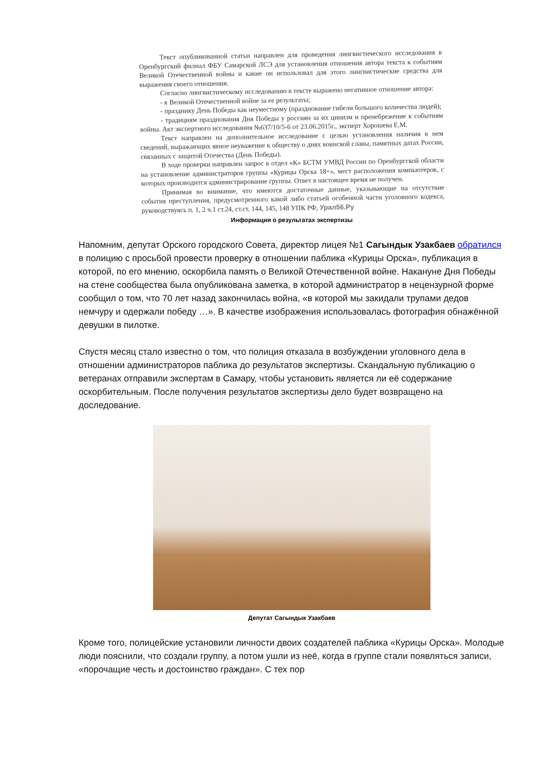Текст опубликованной статьи направлен для проведения лингвистического исследования в Оренбургский филиал ФБУ Самарской ЛСЭ для установления отношения автора текста к событиям Великой Отечественной войны и какие он использовал для этого лингвистические средства для выражения своего отношения.
Согласно лингвистическому исследованию в тексте выражено негативное отношение автора:
- к Великой Отечественной войне за ее результаты;
- празднику День Победы как неуместному (празднование гибели большого количества людей);
- традициям празднования Дня Победы у россиян за их цинизм и пренебрежение к событиям войны. Акт экспертного исследования №637/10/5-6 от 23.06.2015г., эксперт Хорошева Е.М.
Текст направлен на дополнительное исследование с целью установления наличия в нем сведений, выражающих явное неуважение к обществу о днях воинской славы, памятных датах России, связанных с защитой Отечества (День Победы).
В ходе проверки направлен запрос в отдел «К» БСТМ УМВД России по Оренбургской области на установление администраторов группы «Курицы Орска 18+», мест расположения компьютеров, с которых производится администрирование группы. Ответ в настоящее время не получен.
Принимая во внимание, что имеются достаточные данные, указывающие на отсутствие события преступления, предусмотренного какой либо статьей особенной части уголовного кодекса, руководствуясь п. 1, 2 ч.1 ст.24, ст.ст. 144, 145, 148 УПК РФ, Урал56.Ру
Информация о результатах экспертизы
Напомним, депутат Орского городского Совета, директор лицея №1 Сагындык Узакбаев обратился в полицию с просьбой провести проверку в отношении паблика «Курицы Орска», публикация в которой, по его мнению, оскорбила память о Великой Отечественной войне. Накануне Дня Победы на стене сообщества была опубликована заметка, в которой администратор в нецензурной форме сообщил о том, что 70 лет назад закончилась война, «в которой мы закидали трупами дедов немчуру и одержали победу …». В качестве изображения использовалась фотография обнажённой девушки в пилотке.
Спустя месяц стало известно о том, что полиция отказала в возбуждении уголовного дела в отношении администраторов паблика до результатов экспертизы. Скандальную публикацию о ветеранах отправили экспертам в Самару, чтобы установить является ли её содержание оскорбительным. После получения результатов экспертизы дело будет возвращено на доследование.
Депутат Сагындык Узакбаев
Кроме того, полицейские установили личности двоих создателей паблика «Курицы Орска». Молодые люди пояснили, что создали группу, а потом ушли из неё, когда в группе стали появляться записи, «порочащие честь и достоинство граждан». С тех пор